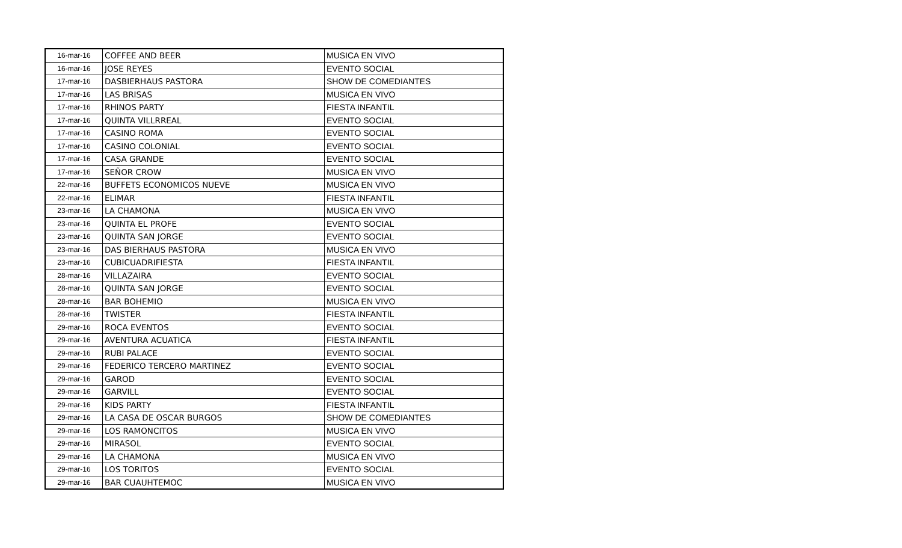| 16-mar-16 | COFFEE AND BEER | MUSICA EN VIVO |
| 16-mar-16 | JOSE REYES | EVENTO SOCIAL |
| 17-mar-16 | DASBIERHAUS PASTORA | SHOW DE COMEDIANTES |
| 17-mar-16 | LAS BRISAS | MUSICA EN VIVO |
| 17-mar-16 | RHINOS PARTY | FIESTA INFANTIL |
| 17-mar-16 | QUINTA VILLRREAL | EVENTO SOCIAL |
| 17-mar-16 | CASINO ROMA | EVENTO SOCIAL |
| 17-mar-16 | CASINO COLONIAL | EVENTO SOCIAL |
| 17-mar-16 | CASA GRANDE | EVENTO SOCIAL |
| 17-mar-16 | SEÑOR CROW | MUSICA EN VIVO |
| 22-mar-16 | BUFFETS ECONOMICOS NUEVE | MUSICA EN VIVO |
| 22-mar-16 | ELIMAR | FIESTA INFANTIL |
| 23-mar-16 | LA CHAMONA | MUSICA EN VIVO |
| 23-mar-16 | QUINTA EL PROFE | EVENTO SOCIAL |
| 23-mar-16 | QUINTA SAN JORGE | EVENTO SOCIAL |
| 23-mar-16 | DAS BIERHAUS PASTORA | MUSICA EN VIVO |
| 23-mar-16 | CUBICUADRIFIESTA | FIESTA INFANTIL |
| 28-mar-16 | VILLAZAIRA | EVENTO SOCIAL |
| 28-mar-16 | QUINTA SAN JORGE | EVENTO SOCIAL |
| 28-mar-16 | BAR BOHEMIO | MUSICA EN VIVO |
| 28-mar-16 | TWISTER | FIESTA INFANTIL |
| 29-mar-16 | ROCA EVENTOS | EVENTO SOCIAL |
| 29-mar-16 | AVENTURA ACUATICA | FIESTA INFANTIL |
| 29-mar-16 | RUBI PALACE | EVENTO SOCIAL |
| 29-mar-16 | FEDERICO TERCERO MARTINEZ | EVENTO SOCIAL |
| 29-mar-16 | GAROD | EVENTO SOCIAL |
| 29-mar-16 | GARVILL | EVENTO SOCIAL |
| 29-mar-16 | KIDS PARTY | FIESTA INFANTIL |
| 29-mar-16 | LA CASA DE OSCAR BURGOS | SHOW DE COMEDIANTES |
| 29-mar-16 | LOS RAMONCITOS | MUSICA EN VIVO |
| 29-mar-16 | MIRASOL | EVENTO SOCIAL |
| 29-mar-16 | LA CHAMONA | MUSICA EN VIVO |
| 29-mar-16 | LOS TORITOS | EVENTO SOCIAL |
| 29-mar-16 | BAR CUAUHTEMOC | MUSICA EN VIVO |